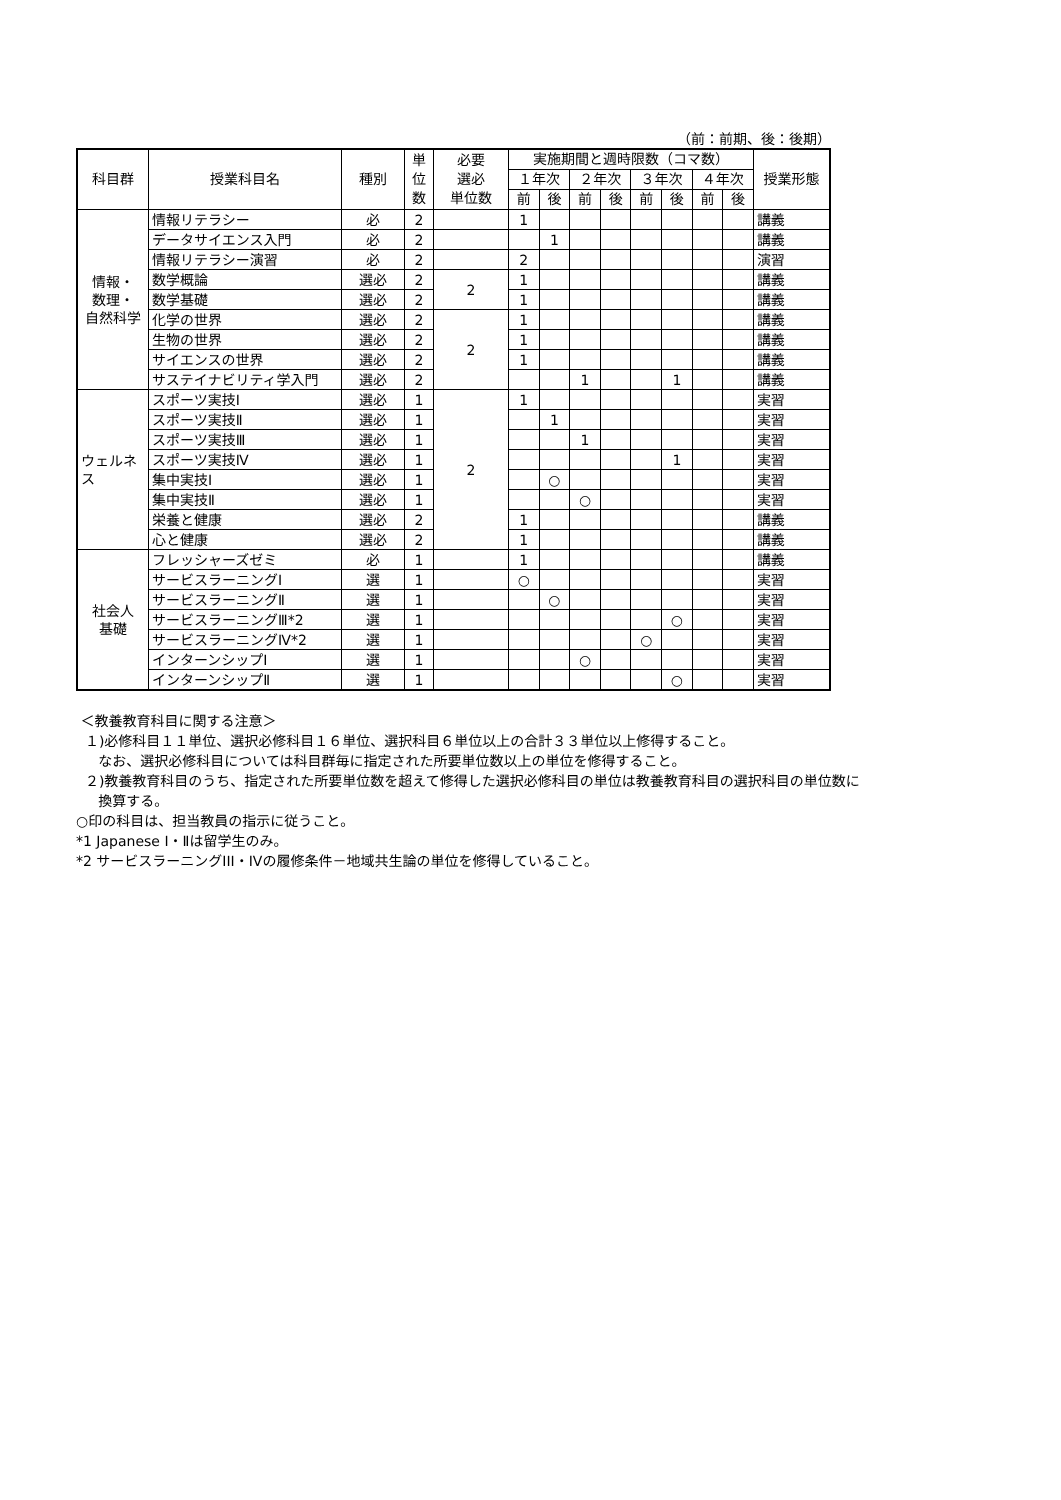（前：前期、後：後期）
| 科目群 | 授業科目名 | 種別 | 単 位 数 | 必要 選必 単位数 | 実施期間と週時限数（コマ数） | | | | | | | | 授業形態 |
| --- | --- | --- | --- | --- | --- | --- | --- | --- | --- | --- | --- | --- | --- |
| | | | | | １年次 | | ２年次 | | ３年次 | | ４年次 | | |
| | | | | | 前 | 後 | 前 | 後 | 前 | 後 | 前 | 後 | |
| 情報・ 数理・ 自然科学 | 情報リテラシー | 必 | 2 | | 1 | | | | | | | | 講義 |
| | データサイエンス入門 | 必 | 2 | | | 1 | | | | | | | 講義 |
| | 情報リテラシー演習 | 必 | 2 | | 2 | | | | | | | | 演習 |
| | 数学概論 | 選必 | 2 | 2 | 1 | | | | | | | | 講義 |
| | 数学基礎 | 選必 | 2 | | 1 | | | | | | | | 講義 |
| | 化学の世界 | 選必 | 2 | 2 | 1 | | | | | | | | 講義 |
| | 生物の世界 | 選必 | 2 | | 1 | | | | | | | | 講義 |
| | サイエンスの世界 | 選必 | 2 | | 1 | | | | | | | | 講義 |
| | サステイナビリティ学入門 | 選必 | 2 | | | | 1 | | | 1 | | | 講義 |
| ウェルネス | スポーツ実技Ⅰ | 選必 | 1 | 2 | 1 | | | | | | | | 実習 |
| | スポーツ実技Ⅱ | 選必 | 1 | | | 1 | | | | | | | 実習 |
| | スポーツ実技Ⅲ | 選必 | 1 | | | | 1 | | | | | | 実習 |
| | スポーツ実技Ⅳ | 選必 | 1 | | | | | | | 1 | | | 実習 |
| | 集中実技Ⅰ | 選必 | 1 | | | ○ | | | | | | | 実習 |
| | 集中実技Ⅱ | 選必 | 1 | | | | ○ | | | | | | 実習 |
| | 栄養と健康 | 選必 | 2 | | 1 | | | | | | | | 講義 |
| | 心と健康 | 選必 | 2 | | 1 | | | | | | | | 講義 |
| 社会人 基礎 | フレッシャーズゼミ | 必 | 1 | | 1 | | | | | | | | 講義 |
| | サービスラーニングⅠ | 選 | 1 | | ○ | | | | | | | | 実習 |
| | サービスラーニングⅡ | 選 | 1 | | | ○ | | | | | | | 実習 |
| | サービスラーニングⅢ*2 | 選 | 1 | | | | | | | ○ | | | 実習 |
| | サービスラーニングⅣ*2 | 選 | 1 | | | | | | ○ | | | | 実習 |
| | インターンシップⅠ | 選 | 1 | | | | ○ | | | | | | 実習 |
| | インターンシップⅡ | 選 | 1 | | | | | | | ○ | | | 実習 |
＜教養教育科目に関する注意＞
１)必修科目１１単位、選択必修科目１６単位、選択科目６単位以上の合計３３単位以上修得すること。
なお、選択必修科目については科目群毎に指定された所要単位数以上の単位を修得すること。
２)教養教育科目のうち、指定された所要単位数を超えて修得した選択必修科目の単位は教養教育科目の選択科目の単位数に
換算する。
○印の科目は、担当教員の指示に従うこと。
*1 Japanese Ⅰ・Ⅱは留学生のみ。
*2 サービスラーニングIII・IVの履修条件－地域共生論の単位を修得していること。